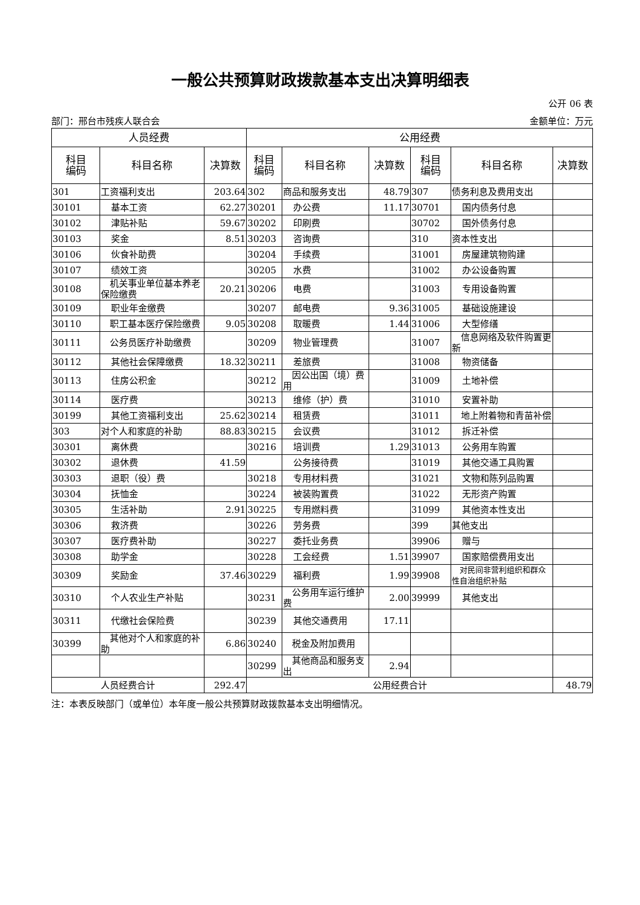一般公共预算财政拨款基本支出决算明细表
公开 06 表
部门：邢台市残疾人联合会 金额单位：万元
| 人员经费 | | | 公用经费 | | | | | |
| --- | --- | --- | --- | --- | --- | --- | --- | --- |
| 科目 编码 | 科目名称 | 决算数 | 科目 编码 | 科目名称 | 决算数 | 科目 编码 | 科目名称 | 决算数 |
| 301 | 工资福利支出 | 203.64 | 302 | 商品和服务支出 | 48.79 | 307 | 债务利息及费用支出 | |
| 30101 | 基本工资 | 62.27 | 30201 | 办公费 | 11.17 | 30701 | 国内债务付息 | |
| 30102 | 津贴补贴 | 59.67 | 30202 | 印刷费 | | 30702 | 国外债务付息 | |
| 30103 | 奖金 | 8.51 | 30203 | 咨询费 | | 310 | 资本性支出 | |
| 30106 | 伙食补助费 | | 30204 | 手续费 | | 31001 | 房屋建筑物购建 | |
| 30107 | 绩效工资 | | 30205 | 水费 | | 31002 | 办公设备购置 | |
| 30108 | 机关事业单位基本养老保险缴费 | 20.21 | 30206 | 电费 | | 31003 | 专用设备购置 | |
| 30109 | 职业年金缴费 | | 30207 | 邮电费 | 9.36 | 31005 | 基础设施建设 | |
| 30110 | 职工基本医疗保险缴费 | 9.05 | 30208 | 取暖费 | 1.44 | 31006 | 大型修缮 | |
| 30111 | 公务员医疗补助缴费 | | 30209 | 物业管理费 | | 31007 | 信息网络及软件购置更新 | |
| 30112 | 其他社会保障缴费 | 18.32 | 30211 | 差旅费 | | 31008 | 物资储备 | |
| 30113 | 住房公积金 | | 30212 | 因公出国（境）费用 | | 31009 | 土地补偿 | |
| 30114 | 医疗费 | | 30213 | 维修（护）费 | | 31010 | 安置补助 | |
| 30199 | 其他工资福利支出 | 25.62 | 30214 | 租赁费 | | 31011 | 地上附着物和青苗补偿 | |
| 303 | 对个人和家庭的补助 | 88.83 | 30215 | 会议费 | | 31012 | 拆迁补偿 | |
| 30301 | 离休费 | | 30216 | 培训费 | 1.29 | 31013 | 公务用车购置 | |
| 30302 | 退休费 | 41.59 | | 公务接待费 | | 31019 | 其他交通工具购置 | |
| 30303 | 退职（役）费 | | 30218 | 专用材料费 | | 31021 | 文物和陈列品购置 | |
| 30304 | 抚恤金 | | 30224 | 被装购置费 | | 31022 | 无形资产购置 | |
| 30305 | 生活补助 | 2.91 | 30225 | 专用燃料费 | | 31099 | 其他资本性支出 | |
| 30306 | 救济费 | | 30226 | 劳务费 | | 399 | 其他支出 | |
| 30307 | 医疗费补助 | | 30227 | 委托业务费 | | 39906 | 赠与 | |
| 30308 | 助学金 | | 30228 | 工会经费 | 1.51 | 39907 | 国家赔偿费用支出 | |
| 30309 | 奖励金 | 37.46 | 30229 | 福利费 | 1.99 | 39908 | 对民间非营利组织和群众性自治组织补贴 | |
| 30310 | 个人农业生产补贴 | | 30231 | 公务用车运行维护费 | 2.00 | 39999 | 其他支出 | |
| 30311 | 代缴社会保险费 | | 30239 | 其他交通费用 | 17.11 | | | |
| 30399 | 其他对个人和家庭的补助 | 6.86 | 30240 | 税金及附加费用 | | | | |
| | | | 30299 | 其他商品和服务支出 | 2.94 | | | |
| 人员经费合计 | | 292.47 | 公用经费合计 | | | | | 48.79 |
注：本表反映部门（或单位）本年度一般公共预算财政拨款基本支出明细情况。